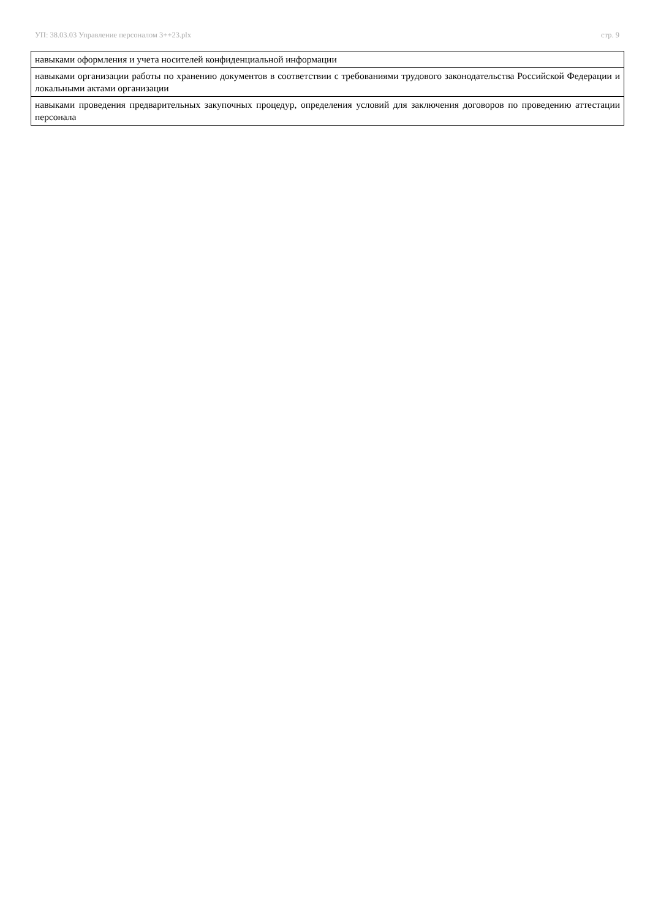УП: 38.03.03 Управление персоналом 3++23.plx стр. 9
| навыками оформления и учета носителей конфиденциальной информации |
| навыками организации работы по хранению документов в соответствии с требованиями трудового законодательства Российской Федерации и локальными актами организации |
| навыками проведения предварительных закупочных процедур, определения условий для заключения договоров по проведению аттестации персонала |